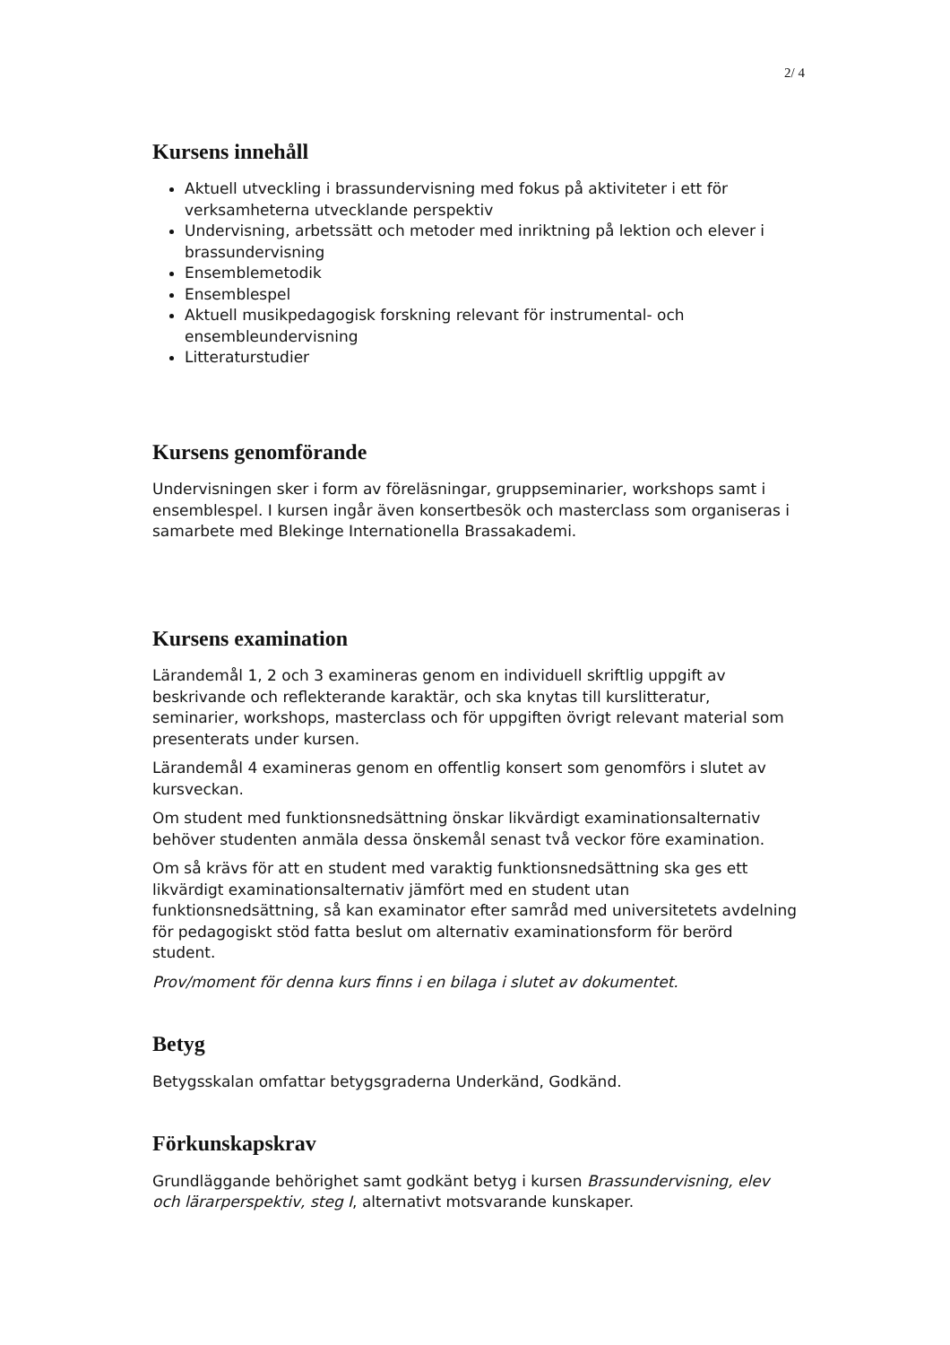2/ 4
Kursens innehåll
Aktuell utveckling i brassundervisning med fokus på aktiviteter i ett för verksamheterna utvecklande perspektiv
Undervisning, arbetssätt och metoder med inriktning på lektion och elever i brassundervisning
Ensemblemetodik
Ensemblespel
Aktuell musikpedagogisk forskning relevant för instrumental- och ensembleundervisning
Litteraturstudier
Kursens genomförande
Undervisningen sker i form av föreläsningar, gruppseminarier, workshops samt i ensemblespel. I kursen ingår även konsertbesök och masterclass som organiseras i samarbete med Blekinge Internationella Brassakademi.
Kursens examination
Lärandemål 1, 2 och 3 examineras genom en individuell skriftlig uppgift av beskrivande och reflekterande karaktär, och ska knytas till kurslitteratur, seminarier, workshops, masterclass och för uppgiften övrigt relevant material som presenterats under kursen.
Lärandemål 4 examineras genom en offentlig konsert som genomförs i slutet av kursveckan.
Om student med funktionsnedsättning önskar likvärdigt examinationsalternativ behöver studenten anmäla dessa önskemål senast två veckor före examination.
Om så krävs för att en student med varaktig funktionsnedsättning ska ges ett likvärdigt examinationsalternativ jämfört med en student utan funktionsnedsättning, så kan examinator efter samråd med universitetets avdelning för pedagogiskt stöd fatta beslut om alternativ examinationsform för berörd student.
Prov/moment för denna kurs finns i en bilaga i slutet av dokumentet.
Betyg
Betygsskalan omfattar betygsgraderna Underkänd, Godkänd.
Förkunskapskrav
Grundläggande behörighet samt godkänt betyg i kursen Brassundervisning, elev och lärarperspektiv, steg I, alternativt motsvarande kunskaper.